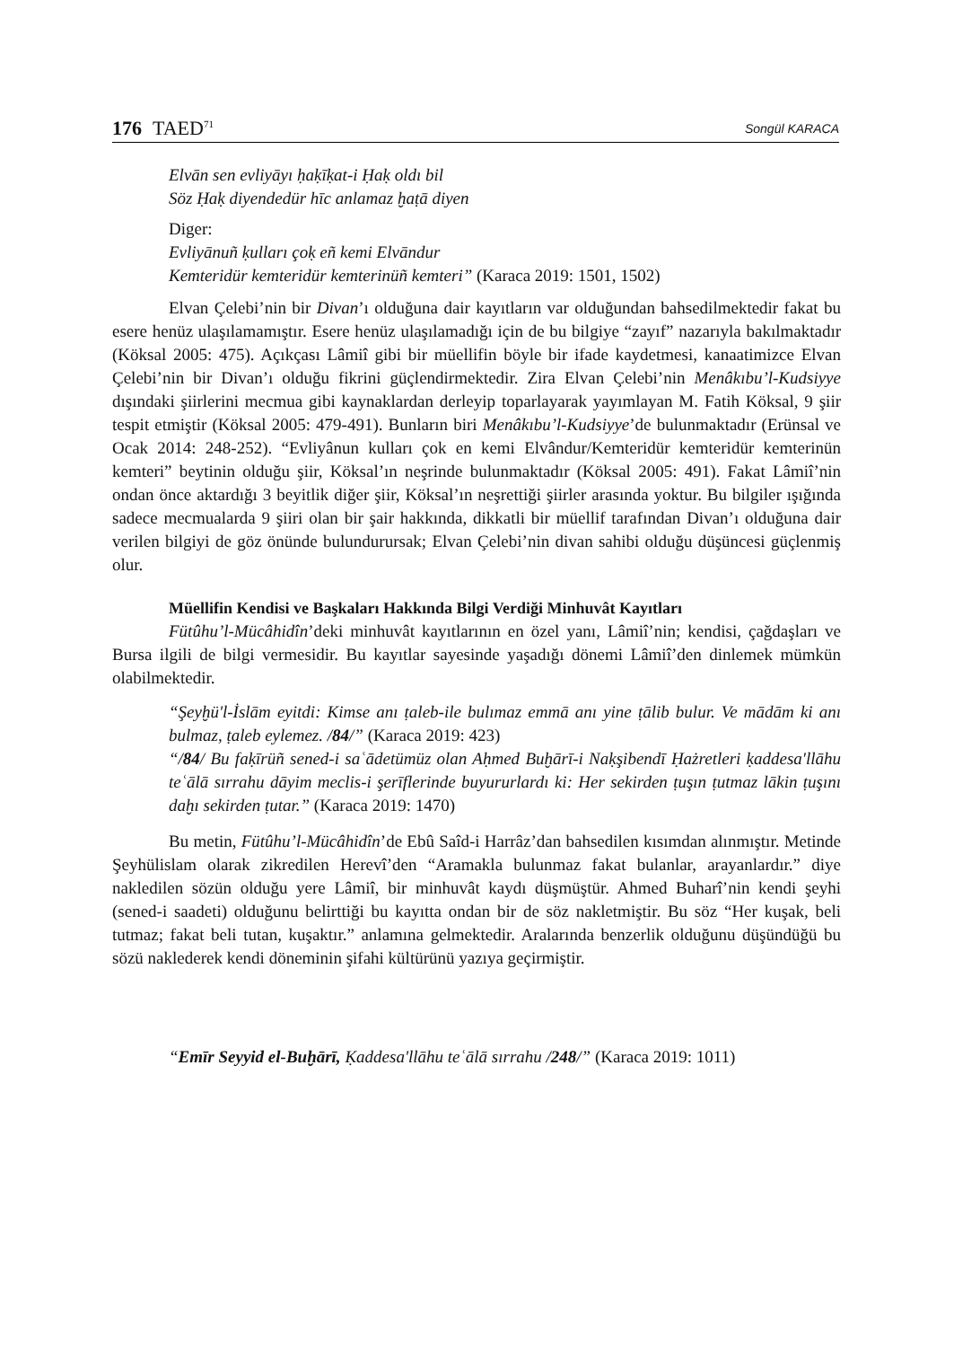176 TAED<sup>71</sup>
Songül KARACA
Elvān sen evliyāyı ḥaḳīḳat-i Ḥaḳ oldı bil
Söz Ḥaḳ diyendedür hīc anlamaz ḫaṭā diyen
Diger:
Evliyānuñ ḳulları çoḳ eñ kemi Elvāndur
Kemteridür kemteridür kemterinüñ kemteri” (Karaca 2019: 1501, 1502)
Elvan Çelebi’nin bir Divan’ı olduğuna dair kayıtların var olduğundan bahsedilmektedir fakat bu esere henüz ulaşılamamıştır. Esere henüz ulaşılamadığı için de bu bilgiye “zayıf” nazarıyla bakılmaktadır (Köksal 2005: 475). Açıkçası Lâmiî gibi bir müellifin böyle bir ifade kaydetmesi, kanaatimizce Elvan Çelebi’nin bir Divan’ı olduğu fikrini güçlendirmektedir. Zira Elvan Çelebi’nin Menâkıbu’l-Kudsiyye dışındaki şiirlerini mecmua gibi kaynaklardan derleyip toparlayarak yayımlayan M. Fatih Köksal, 9 şiir tespit etmiştir (Köksal 2005: 479-491). Bunların biri Menâkıbu’l-Kudsiyye’de bulunmaktadır (Erünsal ve Ocak 2014: 248-252). “Evliyânun kulları çok en kemi Elvândur/Kemteridür kemteridür kemterinün kemteri” beytinin olduğu şiir, Köksal’ın neşrinde bulunmaktadır (Köksal 2005: 491). Fakat Lâmiî’nin ondan önce aktardığı 3 beyitlik diğer şiir, Köksal’ın neşrettiği şiirler arasında yoktur. Bu bilgiler ışığında sadece mecmualarda 9 şiiri olan bir şair hakkında, dikkatli bir müellif tarafından Divan’ı olduğuna dair verilen bilgiyi de göz önünde bulundurursak; Elvan Çelebi’nin divan sahibi olduğu düşüncesi güçlenmiş olur.
Müellifin Kendisi ve Başkaları Hakkında Bilgi Verdiği Minhuvât Kayıtları
Fütûhu’l-Mücâhidîn’deki minhuvât kayıtlarının en özel yanı, Lâmiî’nin; kendisi, çağdaşları ve Bursa ilgili de bilgi vermesidir. Bu kayıtlar sayesinde yaşadığı dönemi Lâmiî’den dinlemek mümkün olabilmektedir.
“Şeyḫü'l-İslām eyitdi: Kimse anı ṭaleb-ile bulımaz emmā anı yine ṭālib bulur. Ve mādām ki anı bulmaz, ṭaleb eylemez. /84/” (Karaca 2019: 423)
“/84/ Bu faḳīrüñ sened-i saʿādetümüz olan Aḥmed Buḫārī-i Naḳşibendī Ḥażretleri ḳaddesa'llāhu teʿālā sırrahu dāyim meclis-i şerīflerinde buyururlardı ki: Her sekirden ṭuşın ṭutmaz lākin ṭuşını daḫı sekirden ṭutar.” (Karaca 2019: 1470)
Bu metin, Fütûhu’l-Mücâhidîn’de Ebû Saîd-i Harrâz’dan bahsedilen kısımdan alınmıştır. Metinde Şeyhülislam olarak zikredilen Herevî’den “Aramakla bulunmaz fakat bulanlar, arayanlardır.” diye nakledilen sözün olduğu yere Lâmiî, bir minhuvât kaydı düşmüştür. Ahmed Buharî’nin kendi şeyhi (sened-i saadeti) olduğunu belirttiği bu kayıtta ondan bir de söz nakletmiştir. Bu söz “Her kuşak, beli tutmaz; fakat beli tutan, kuşaktır.” anlamına gelmektedir. Aralarında benzerlik olduğunu düşündüğü bu sözü naklederek kendi döneminin şifahi kültürünü yazıya geçirmiştir.
“Emīr Seyyid el-Buḫārī, Ḳaddesa'llāhu teʿālā sırrahu /248/” (Karaca 2019: 1011)